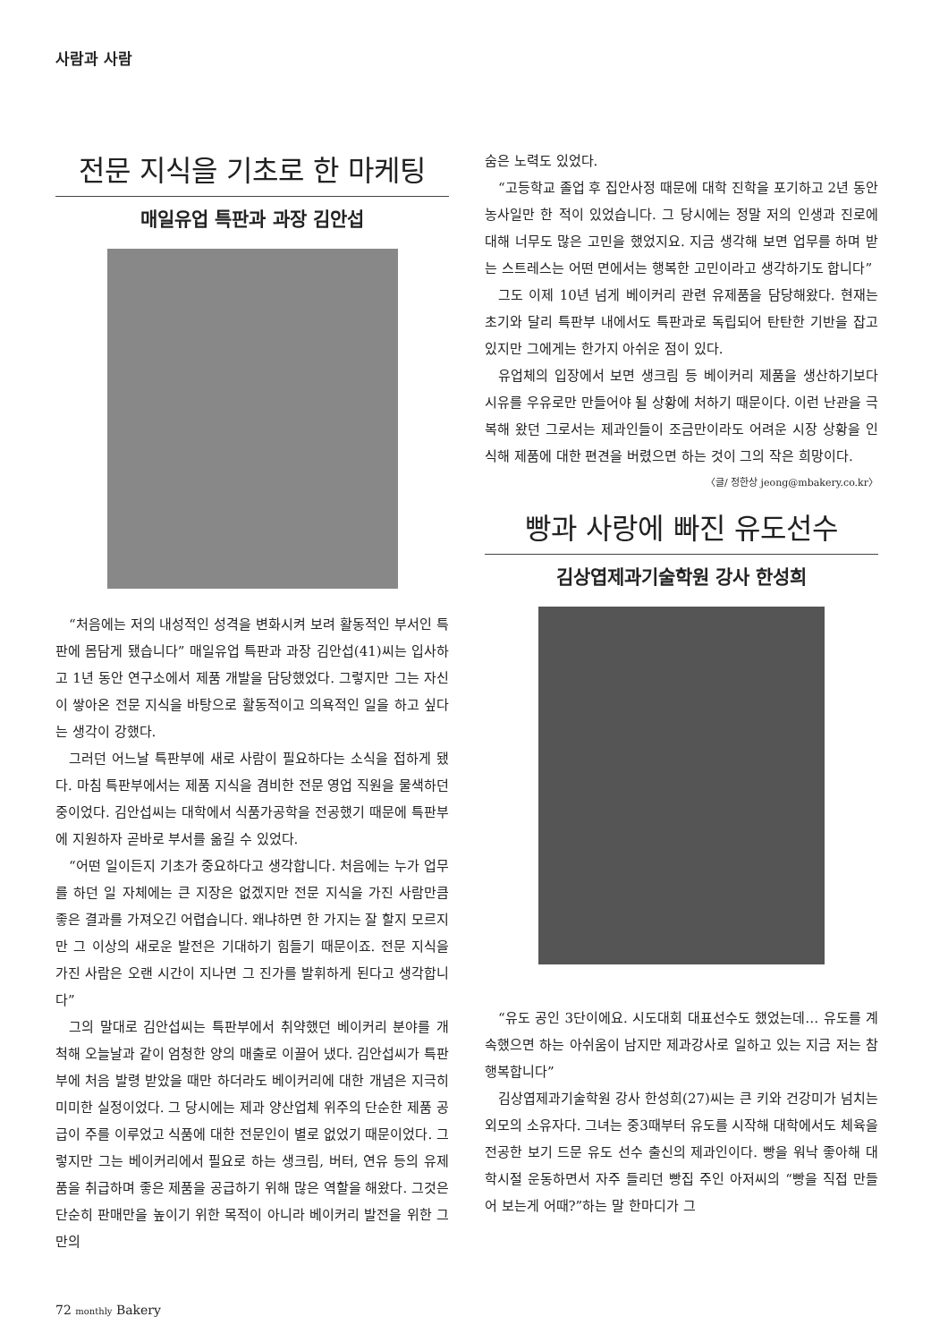사람과 사람
전문 지식을 기초로 한 마케팅
매일유업 특판과 과장 김안섭
“처음에는 저의 내성적인 성격을 변화시켜 보려 활동적인 부서인 특판에 몸담게 됐습니다” 매일유업 특판과 과장 김안섭(41)씨는 입사하고 1년 동안 연구소에서 제품 개발을 담당했었다. 그렇지만 그는 자신이 쌓아온 전문 지식을 바탕으로 활동적이고 의욕적인 일을 하고 싶다는 생각이 강했다.
그러던 어느날 특판부에 새로 사람이 필요하다는 소식을 접하게 됐다. 마침 특판부에서는 제품 지식을 겸비한 전문 영업 직원을 물색하던 중이었다. 김안섭씨는 대학에서 식품가공학을 전공했기 때문에 특판부에 지원하자 곧바로 부서를 옮길 수 있었다.
“어떤 일이든지 기초가 중요하다고 생각합니다. 처음에는 누가 업무를 하던 일 자체에는 큰 지장은 없겠지만 전문 지식을 가진 사람만큼 좋은 결과를 가져오긴 어렵습니다. 왜냐하면 한 가지는 잘 할지 모르지만 그 이상의 새로운 발전은 기대하기 힘들기 때문이죠. 전문 지식을 가진 사람은 오랜 시간이 지나면 그 진가를 발휘하게 된다고 생각합니다”
그의 말대로 김안섭씨는 특판부에서 취약했던 베이커리 분야를 개척해 오늘날과 같이 엄청한 양의 매출로 이끌어 냈다. 김안섭씨가 특판부에 처음 발령 받았을 때만 하더라도 베이커리에 대한 개념은 지극히 미미한 실정이었다. 그 당시에는 제과 양산업체 위주의 단순한 제품 공급이 주를 이루었고 식품에 대한 전문인이 별로 없었기 때문이었다. 그렇지만 그는 베이커리에서 필요로 하는 생크림, 버터, 연유 등의 유제품을 취급하며 좋은 제품을 공급하기 위해 많은 역할을 해왔다. 그것은 단순히 판매만을 높이기 위한 목적이 아니라 베이커리 발전을 위한 그만의
숨은 노력도 있었다.
“고등학교 졸업 후 집안사정 때문에 대학 진학을 포기하고 2년 동안 농사일만 한 적이 있었습니다. 그 당시에는 정말 저의 인생과 진로에 대해 너무도 많은 고민을 했었지요. 지금 생각해 보면 업무를 하며 받는 스트레스는 어떤 면에서는 행복한 고민이라고 생각하기도 합니다”
그도 이제 10년 넘게 베이커리 관련 유제품을 담당해왔다. 현재는 초기와 달리 특판부 내에서도 특판과로 독립되어 탄탄한 기반을 잡고 있지만 그에게는 한가지 아쉬운 점이 있다.
유업체의 입장에서 보면 생크림 등 베이커리 제품을 생산하기보다 시유를 우유로만 만들어야 될 상황에 처하기 때문이다. 이런 난관을 극복해 왔던 그로서는 제과인들이 조금만이라도 어려운 시장 상황을 인식해 제품에 대한 편견을 버렸으면 하는 것이 그의 작은 희망이다. 〈글/ 정한상 jeong@mbakery.co.kr〉
빵과 사랑에 빠진 유도선수
김상엽제과기술학원 강사 한성희
“유도 공인 3단이에요. 시도대회 대표선수도 했었는데… 유도를 계속했으면 하는 아쉬움이 남지만 제과강사로 일하고 있는 지금 저는 참 행복합니다”
김상엽제과기술학원 강사 한성희(27)씨는 큰 키와 건강미가 넘치는 외모의 소유자다. 그녀는 중3때부터 유도를 시작해 대학에서도 체육을 전공한 보기 드문 유도 선수 출신의 제과인이다. 빵을 워낙 좋아해 대학시절 운동하면서 자주 들리던 빵집 주인 아저씨의 “빵을 직접 만들어 보는게 어때?”하는 말 한마디가 그
72 monthly Bakery